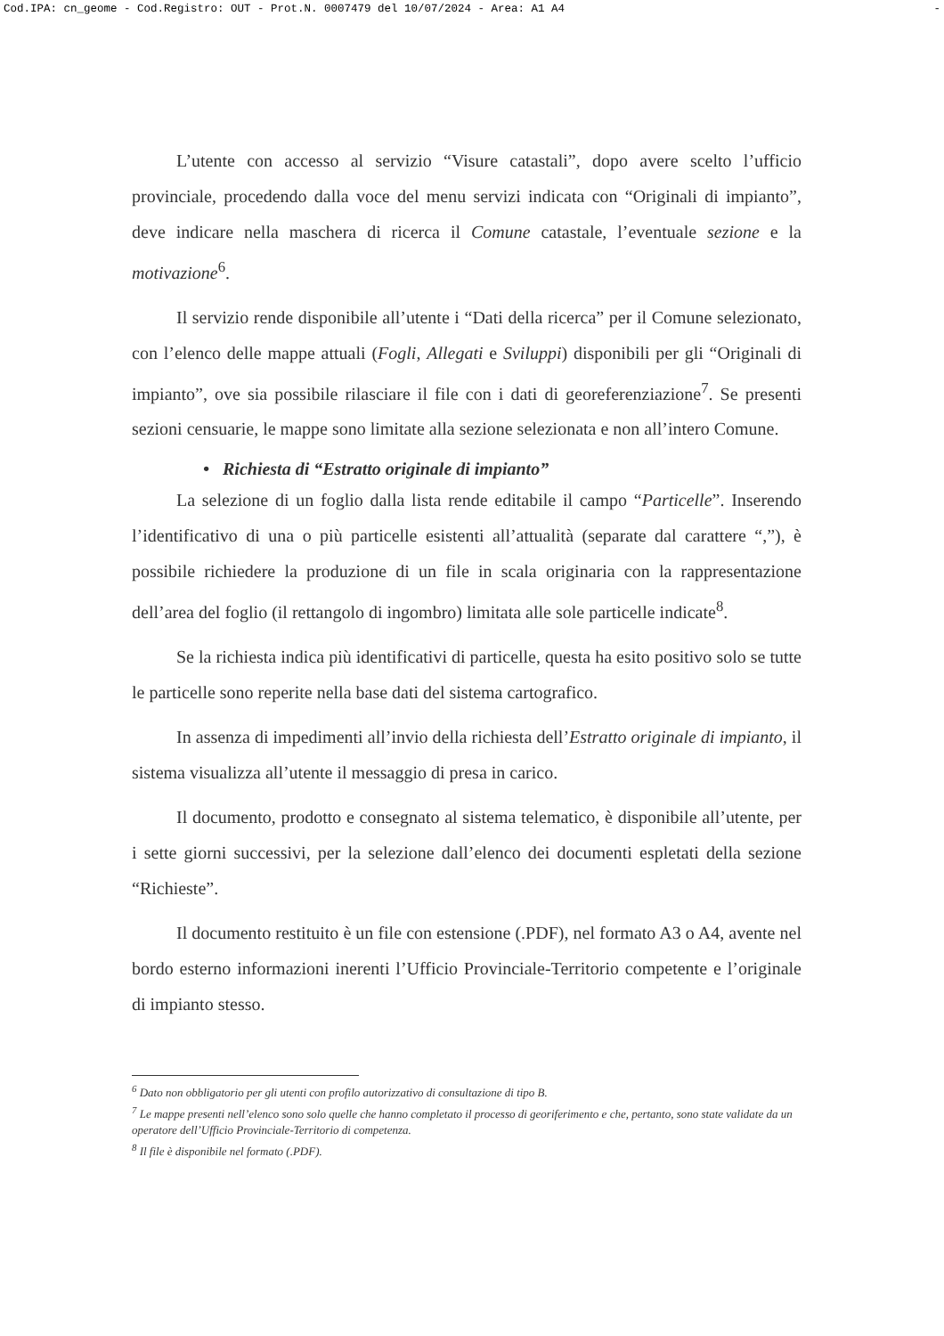Cod.IPA: cn_geome - Cod.Registro: OUT - Prot.N. 0007479 del 10/07/2024 - Area: A1 A4 -
L’utente con accesso al servizio “Visure catastali”, dopo avere scelto l’ufficio provinciale, procedendo dalla voce del menu servizi indicata con “Originali di impianto”, deve indicare nella maschera di ricerca il Comune catastale, l’eventuale sezione e la motivazione<sup>6</sup>.
Il servizio rende disponibile all’utente i “Dati della ricerca” per il Comune selezionato, con l’elenco delle mappe attuali (Fogli, Allegati e Sviluppi) disponibili per gli “Originali di impianto”, ove sia possibile rilasciare il file con i dati di georeferenziazione<sup>7</sup>. Se presenti sezioni censuarie, le mappe sono limitate alla sezione selezionata e non all’intero Comune.
• Richiesta di “Estratto originale di impianto”
La selezione di un foglio dalla lista rende editabile il campo “Particelle”. Inserendo l’identificativo di una o più particelle esistenti all’attualità (separate dal carattere “,”), è possibile richiedere la produzione di un file in scala originaria con la rappresentazione dell’area del foglio (il rettangolo di ingombro) limitata alle sole particelle indicate<sup>8</sup>.
Se la richiesta indica più identificativi di particelle, questa ha esito positivo solo se tutte le particelle sono reperite nella base dati del sistema cartografico.
In assenza di impedimenti all’invio della richiesta dell’Estratto originale di impianto, il sistema visualizza all’utente il messaggio di presa in carico.
Il documento, prodotto e consegnato al sistema telematico, è disponibile all’utente, per i sette giorni successivi, per la selezione dall’elenco dei documenti espletati della sezione “Richieste”.
Il documento restituito è un file con estensione (.PDF), nel formato A3 o A4, avente nel bordo esterno informazioni inerenti l’Ufficio Provinciale-Territorio competente e l’originale di impianto stesso.
<sup>6</sup> Dato non obbligatorio per gli utenti con profilo autorizzativo di consultazione di tipo B.
<sup>7</sup> Le mappe presenti nell’elenco sono solo quelle che hanno completato il processo di georiferimento e che, pertanto, sono state validate da un operatore dell’Ufficio Provinciale-Territorio di competenza.
<sup>8</sup> Il file è disponibile nel formato (.PDF).